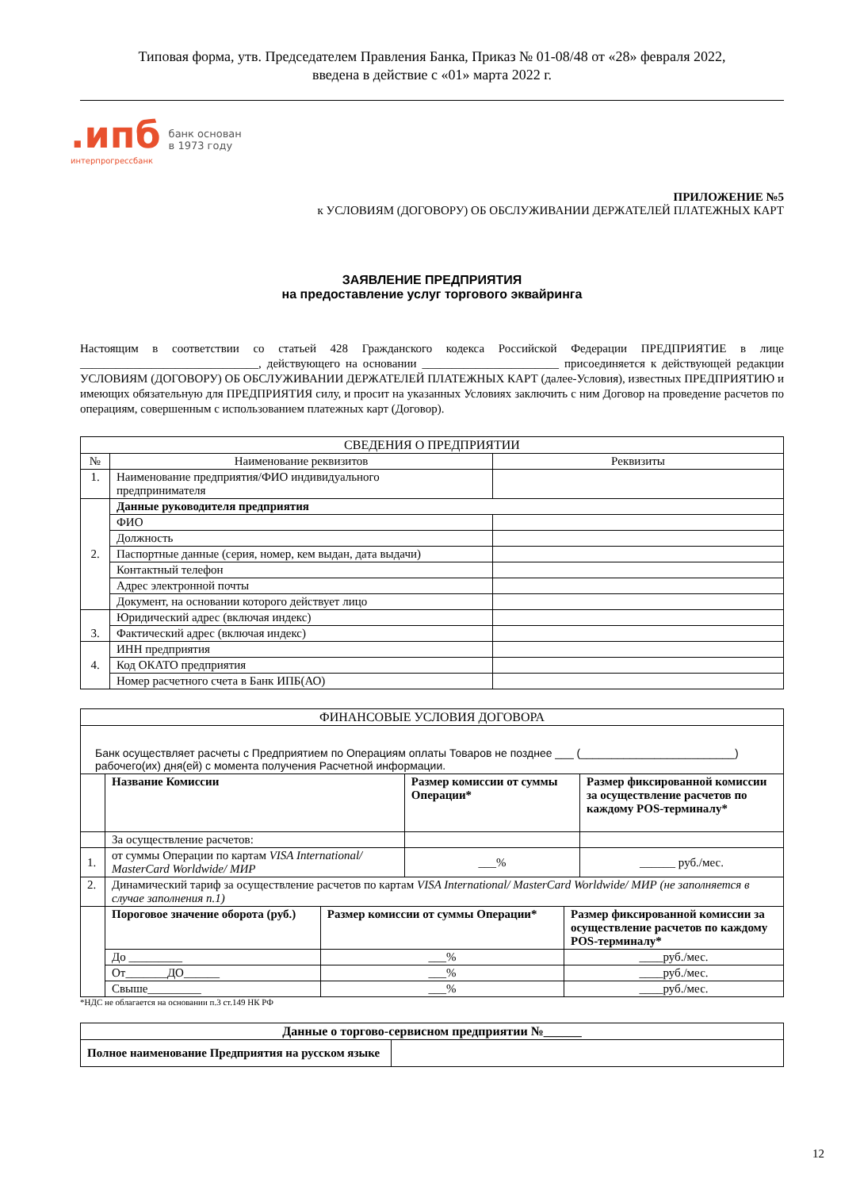Типовая форма, утв. Председателем Правления Банка, Приказ № 01-08/48 от «28» февраля 2022,
введена в действие с «01» марта 2022 г.
.ипб
интерпрогрессбанк
банк основан
в 1973 году
ПРИЛОЖЕНИЕ №5
к УСЛОВИЯМ (ДОГОВОРУ) ОБ ОБСЛУЖИВАНИИ ДЕРЖАТЕЛЕЙ ПЛАТЕЖНЫХ КАРТ
ЗАЯВЛЕНИЕ ПРЕДПРИЯТИЯ
на предоставление услуг торгового эквайринга
Настоящим в соответствии со статьей 428 Гражданского кодекса Российской Федерации ПРЕДПРИЯТИЕ в лице ______________________________, действующего на основании _______________________ присоединяется к действующей редакции УСЛОВИЯМ (ДОГОВОРУ) ОБ ОБСЛУЖИВАНИИ ДЕРЖАТЕЛЕЙ ПЛАТЕЖНЫХ КАРТ (далее-Условия), известных ПРЕДПРИЯТИЮ и имеющих обязательную для ПРЕДПРИЯТИЯ силу, и просит на указанных Условиях заключить с ним Договор на проведение расчетов по операциям, совершенным с использованием платежных карт (Договор).
| СВЕДЕНИЯ О ПРЕДПРИЯТИИ | | |
| --- | --- | --- |
| № | Наименование реквизитов | Реквизиты |
| 1. | Наименование предприятия/ФИО индивидуального предпринимателя | |
| 2. | Данные руководителя предприятия | |
| | ФИО | |
| | Должность | |
| | Паспортные данные (серия, номер, кем выдан, дата выдачи) | |
| | Контактный телефон | |
| | Адрес электронной почты | |
| | Документ, на основании которого действует лицо | |
| 3. | Юридический адрес (включая индекс) | |
| | Фактический адрес (включая индекс) | |
| 4. | ИНН предприятия | |
| | Код ОКАТО предприятия | |
| | Номер расчетного счета в Банк ИПБ(АО) | |
| ФИНАНСОВЫЕ УСЛОВИЯ ДОГОВОРА | | | |
| --- | --- | --- | --- |
| Банк осуществляет расчеты с Предприятием по Операциям оплаты Товаров не позднее ___ (_________________________) рабочего(их) дня(ей) с момента получения Расчетной информации. | | | |
| | Название Комиссии | Размер комиссии от суммы Операции* | Размер фиксированной комиссии за осуществление расчетов по каждому POS-терминалу* |
| | За осуществление расчетов: | | |
| 1. | от суммы Операции по картам VISA International/ MasterCard Worldwide/ МИР | ___% | ______ руб./мес. |
| 2. | Динамический тариф за осуществление расчетов по картам VISA International/ MasterCard Worldwide/ МИР (не заполняется в случае заполнения п.1) | | |
| | Пороговое значение оборота (руб.) | Размер комиссии от суммы Операции* | Размер фиксированной комиссии за осуществление расчетов по каждому POS-терминалу* |
| | До _________ | ___% | ____руб./мес. |
| | От_______ДО______ | ___% | ____руб./мес. |
| | Свыше_________ | ___% | ____руб./мес. |
*НДС не облагается на основании п.3 ст.149 НК РФ
| Данные о торгово-сервисном предприятии №______ | |
| --- | --- |
| Полное наименование Предприятия на русском языке | |
12